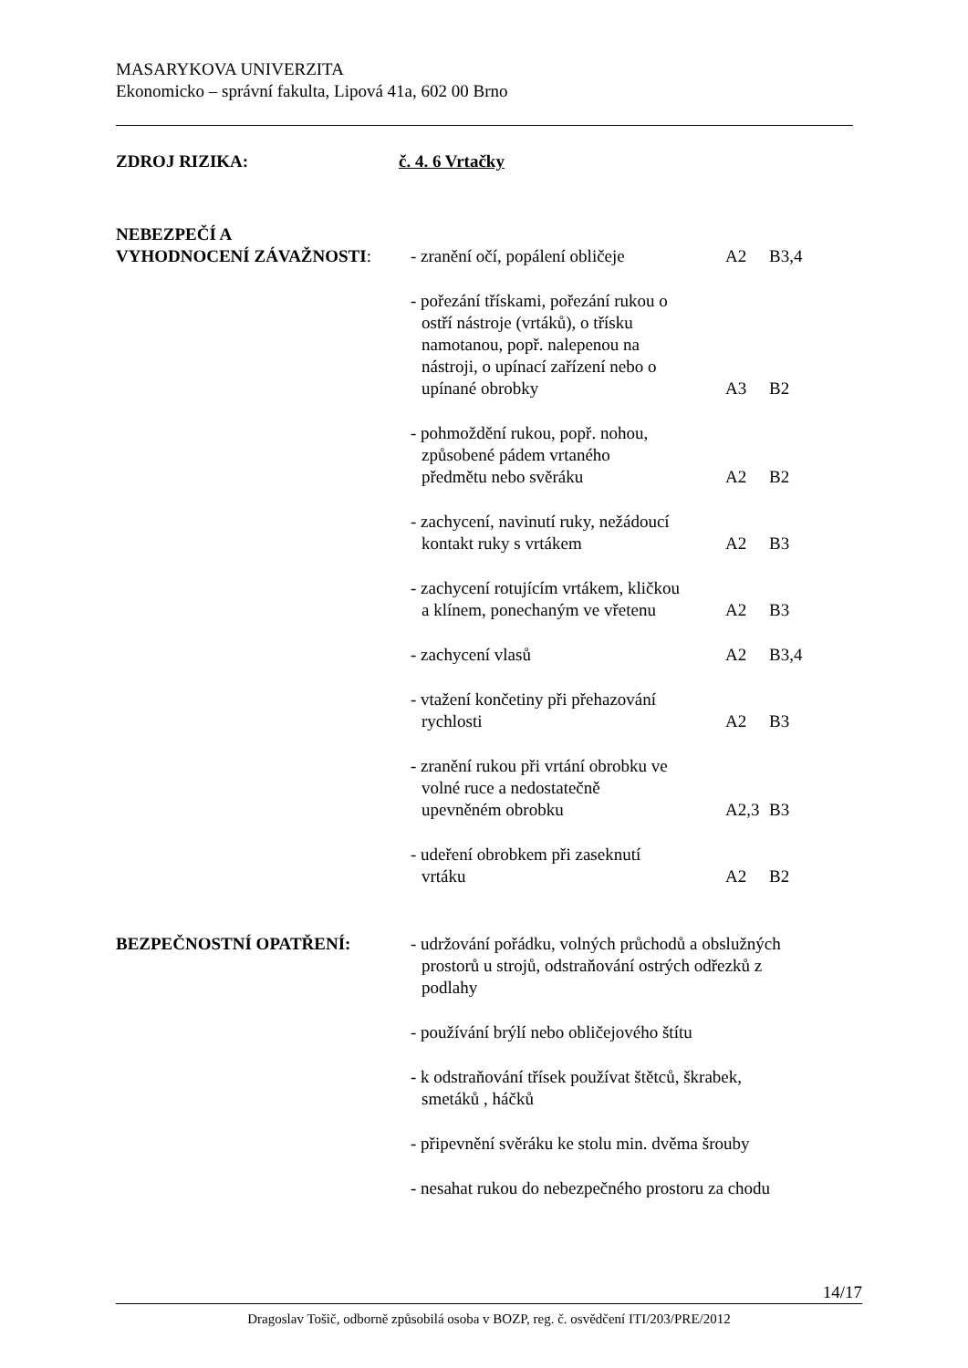MASARYKOVA UNIVERZITA
Ekonomicko – správní fakulta, Lipová 41a, 602 00 Brno
ZDROJ RIZIKA: č. 4. 6 Vrtačky
NEBEZPEČÍ A
VYHODNOCENÍ ZÁVAŽNOSTI: - zranění očí, popálení obličeje
A2 B3,4
- pořezání třískami, pořezání rukou o
ostří nástroje (vrtáků), o třísku
namotanou, popř. nalepenou na
nástroji, o upínací zařízení nebo o
upínané obrobky
A3 B2
- pohmoždění rukou, popř. nohou,
způsobené pádem vrtaného
předmětu nebo svěráku
A2 B2
- zachycení, navinutí ruky, nežádoucí
kontakt ruky s vrtákem
A2 B3
- zachycení rotujícím vrtákem, kličkou
a klínem, ponechaným ve vřetenu
A2 B3
- zachycení vlasů A2 B3,4
- vtažení končetiny při přehazování
rychlosti
A2 B3
- zranění rukou při vrtání obrobku ve
volné ruce a nedostatečně
upevněném obrobku
A2,3 B3
- udeření obrobkem při zaseknutí
vrtáku
A2 B2
BEZPEČNOSTNÍ OPATŘENÍ: - udržování pořádku, volných průchodů a obslužných
prostorů u strojů, odstraňování ostrých odřezků z
podlahy
- používání brýlí nebo obličejového štítu
- k odstraňování třísek používat štětců, škrabek,
smetáků , háčků
- připevnění svěráku ke stolu min. dvěma šrouby
- nesahat rukou do nebezpečného prostoru za chodu
14/17
Dragoslav Tošič, odborně způsobilá osoba v BOZP, reg. č. osvědčení ITI/203/PRE/2012